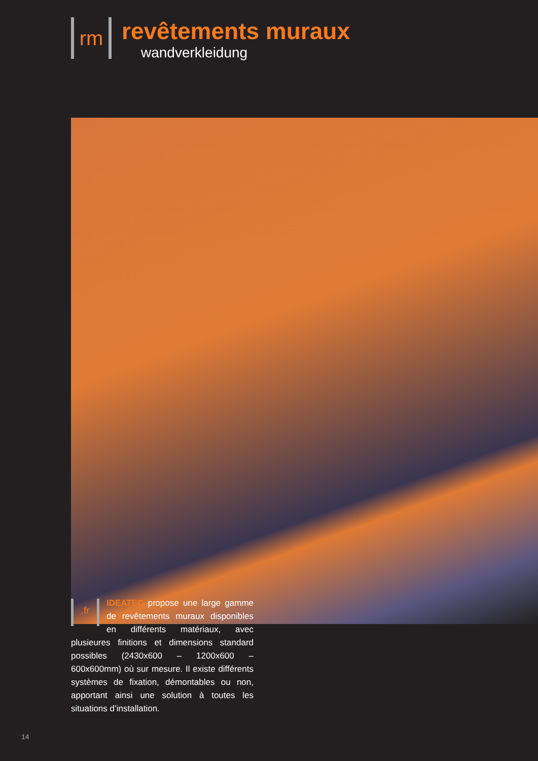rm
revêtements muraux
wandverkleidung
.fr
IDEATEC propose une large gamme de revêtements muraux disponibles en différents matériaux, avec plusieures finitions et dimensions standard possibles (2430x600 – 1200x600 – 600x600mm) où sur mesure. Il existe différents systèmes de fixation, démontables ou non, apportant ainsi une solution à toutes les situations d’installation.
14